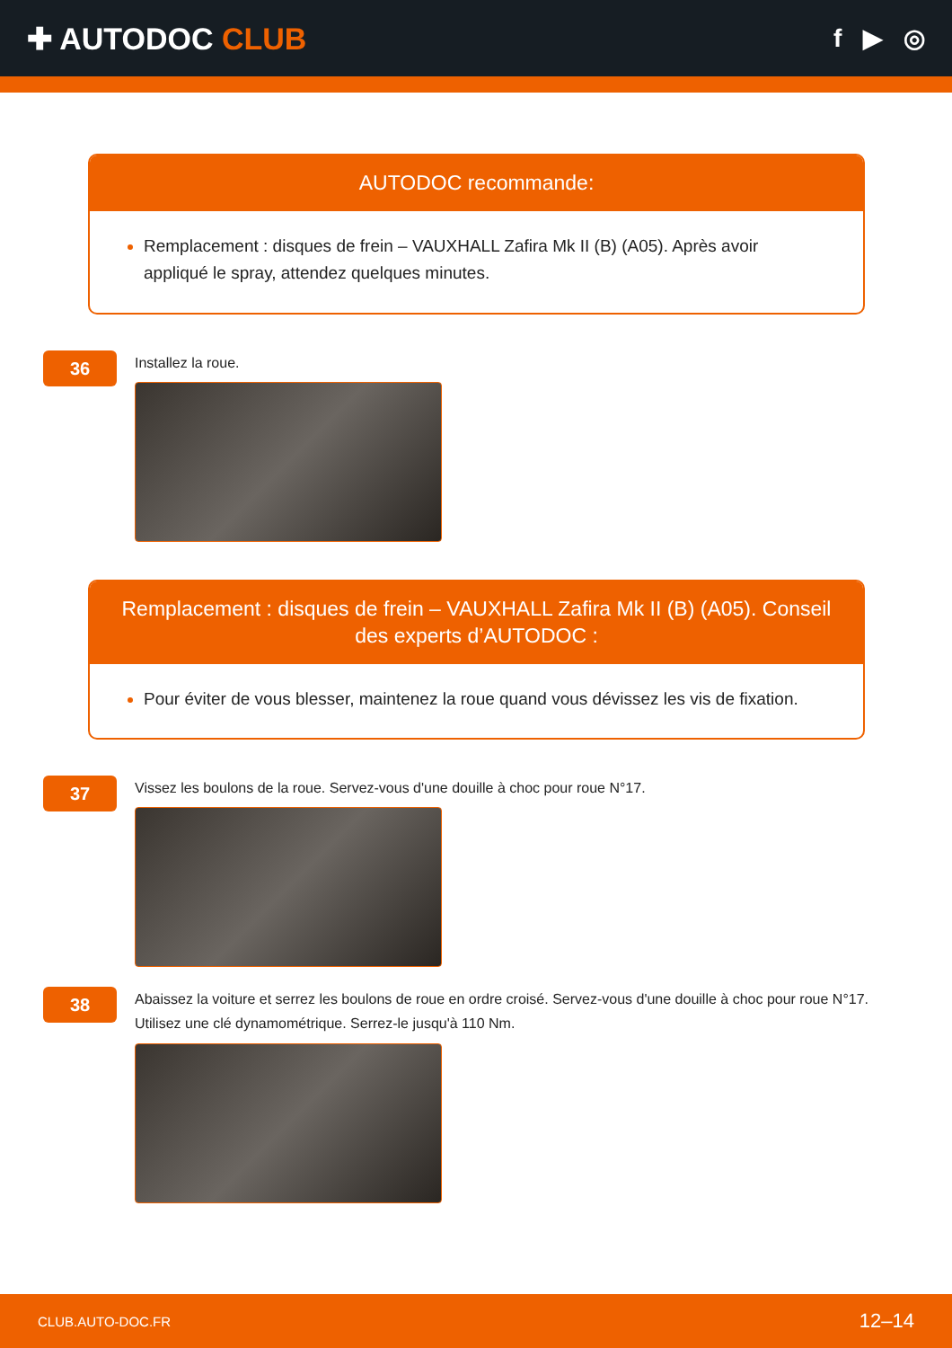✚ AUTODOC CLUB
f ▶ ◎
AUTODOC recommande:
Remplacement : disques de frein – VAUXHALL Zafira Mk II (B) (A05). Après avoir appliqué le spray, attendez quelques minutes.
36
Installez la roue.
Remplacement : disques de frein – VAUXHALL Zafira Mk II (B) (A05). Conseil des experts d’AUTODOC :
Pour éviter de vous blesser, maintenez la roue quand vous dévissez les vis de fixation.
37
Vissez les boulons de la roue. Servez-vous d'une douille à choc pour roue N°17.
38
Abaissez la voiture et serrez les boulons de roue en ordre croisé. Servez-vous d'une douille à choc pour roue N°17. Utilisez une clé dynamométrique. Serrez-le jusqu'à 110 Nm.
CLUB.AUTO-DOC.FR 12–14